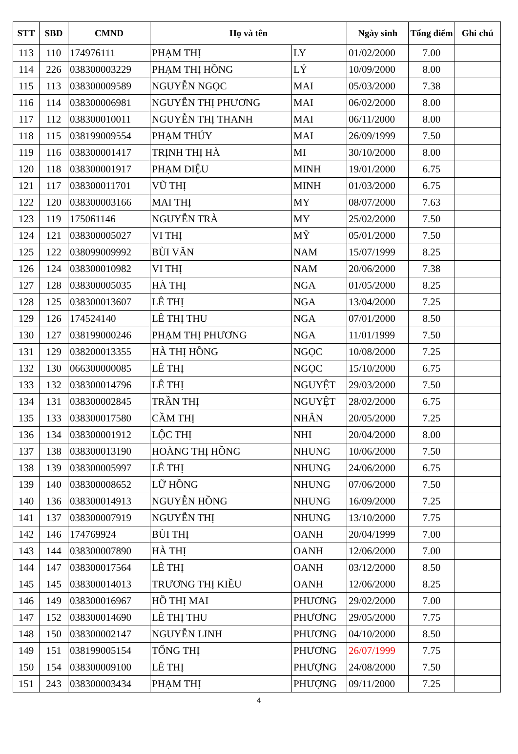| STT | SBD | CMND | Họ và tên | | Ngày sinh | Tổng điểm | Ghi chú |
| --- | --- | --- | --- | --- | --- | --- | --- |
| 113 | 110 | 174976111 | PHẠM THỊ | LY | 01/02/2000 | 7.00 | |
| 114 | 226 | 038300003229 | PHẠM THỊ HỒNG | LÝ | 10/09/2000 | 8.00 | |
| 115 | 113 | 038300009589 | NGUYỄN NGỌC | MAI | 05/03/2000 | 7.38 | |
| 116 | 114 | 038300006981 | NGUYỄN THỊ PHƯƠNG | MAI | 06/02/2000 | 8.00 | |
| 117 | 112 | 038300010011 | NGUYỄN THỊ THANH | MAI | 06/11/2000 | 8.00 | |
| 118 | 115 | 038199009554 | PHẠM THÚY | MAI | 26/09/1999 | 7.50 | |
| 119 | 116 | 038300001417 | TRỊNH THỊ HÀ | MI | 30/10/2000 | 8.00 | |
| 120 | 118 | 038300001917 | PHẠM DIỆU | MINH | 19/01/2000 | 6.75 | |
| 121 | 117 | 038300011701 | VŨ THỊ | MINH | 01/03/2000 | 6.75 | |
| 122 | 120 | 038300003166 | MAI THỊ | MY | 08/07/2000 | 7.63 | |
| 123 | 119 | 175061146 | NGUYỄN TRÀ | MY | 25/02/2000 | 7.50 | |
| 124 | 121 | 038300005027 | VI THỊ | MỸ | 05/01/2000 | 7.50 | |
| 125 | 122 | 038099009992 | BÙI VĂN | NAM | 15/07/1999 | 8.25 | |
| 126 | 124 | 038300010982 | VI THỊ | NAM | 20/06/2000 | 7.38 | |
| 127 | 128 | 038300005035 | HÀ THỊ | NGA | 01/05/2000 | 8.25 | |
| 128 | 125 | 038300013607 | LÊ THỊ | NGA | 13/04/2000 | 7.25 | |
| 129 | 126 | 174524140 | LÊ THỊ THU | NGA | 07/01/2000 | 8.50 | |
| 130 | 127 | 038199000246 | PHẠM THỊ PHƯƠNG | NGA | 11/01/1999 | 7.50 | |
| 131 | 129 | 038200013355 | HÀ THỊ HỒNG | NGỌC | 10/08/2000 | 7.25 | |
| 132 | 130 | 066300000085 | LÊ THỊ | NGỌC | 15/10/2000 | 6.75 | |
| 133 | 132 | 038300014796 | LÊ THỊ | NGUYỆT | 29/03/2000 | 7.50 | |
| 134 | 131 | 038300002845 | TRẦN THỊ | NGUYỆT | 28/02/2000 | 6.75 | |
| 135 | 133 | 038300017580 | CẦM THỊ | NHÂN | 20/05/2000 | 7.25 | |
| 136 | 134 | 038300001912 | LỘC THỊ | NHI | 20/04/2000 | 8.00 | |
| 137 | 138 | 038300013190 | HOÀNG THỊ HỒNG | NHUNG | 10/06/2000 | 7.50 | |
| 138 | 139 | 038300005997 | LÊ THỊ | NHUNG | 24/06/2000 | 6.75 | |
| 139 | 140 | 038300008652 | LỮ HỒNG | NHUNG | 07/06/2000 | 7.50 | |
| 140 | 136 | 038300014913 | NGUYỄN HỒNG | NHUNG | 16/09/2000 | 7.25 | |
| 141 | 137 | 038300007919 | NGUYỄN THỊ | NHUNG | 13/10/2000 | 7.75 | |
| 142 | 146 | 174769924 | BÙI THỊ | OANH | 20/04/1999 | 7.00 | |
| 143 | 144 | 038300007890 | HÀ THỊ | OANH | 12/06/2000 | 7.00 | |
| 144 | 147 | 038300017564 | LÊ THỊ | OANH | 03/12/2000 | 8.50 | |
| 145 | 145 | 038300014013 | TRƯƠNG THỊ KIỀU | OANH | 12/06/2000 | 8.25 | |
| 146 | 149 | 038300016967 | HỒ THỊ MAI | PHƯƠNG | 29/02/2000 | 7.00 | |
| 147 | 152 | 038300014690 | LÊ THỊ THU | PHƯƠNG | 29/05/2000 | 7.75 | |
| 148 | 150 | 038300002147 | NGUYỄN LINH | PHƯƠNG | 04/10/2000 | 8.50 | |
| 149 | 151 | 038199005154 | TỐNG THỊ | PHƯƠNG | 26/07/1999 | 7.75 | |
| 150 | 154 | 038300009100 | LÊ THỊ | PHƯỢNG | 24/08/2000 | 7.50 | |
| 151 | 243 | 038300003434 | PHẠM THỊ | PHƯỢNG | 09/11/2000 | 7.25 | |
4